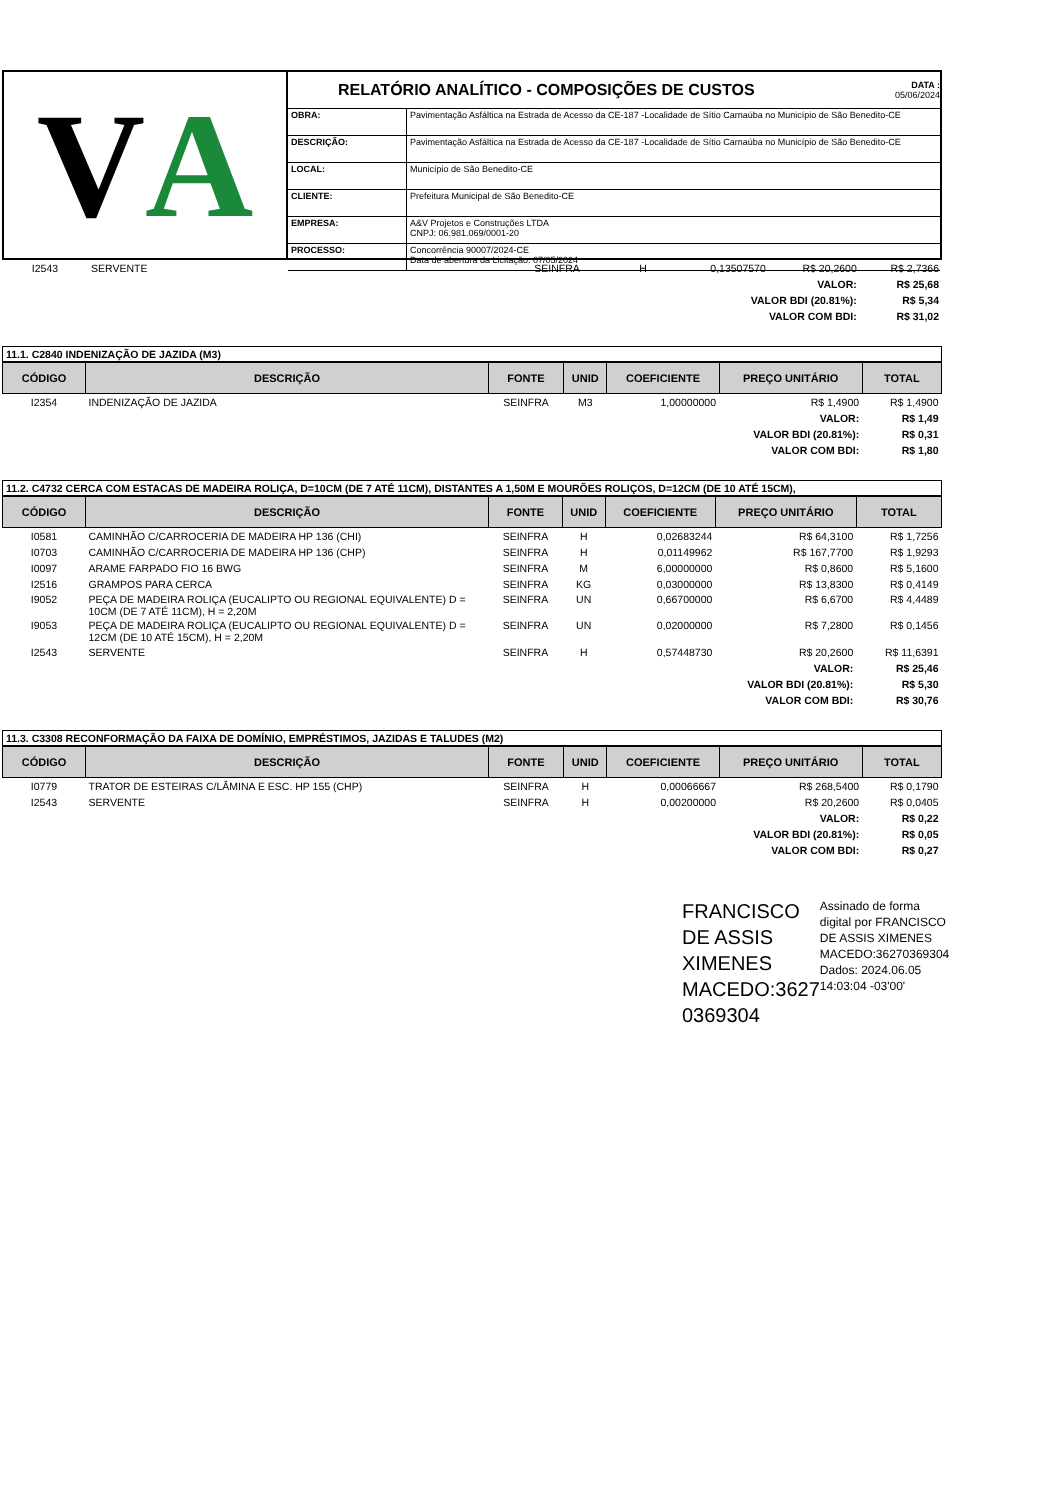V A
RELATÓRIO ANALÍTICO - COMPOSIÇÕES DE CUSTOS
DATA :
05/06/2024
| OBRA: | Pavimentação Asfáltica na Estrada de Acesso da CE-187 -Localidade de Sítio Carnaúba no Município de São Benedito-CE |
| DESCRIÇÃO: | Pavimentação Asfáltica na Estrada de Acesso da CE-187 -Localidade de Sítio Carnaúba no Município de São Benedito-CE |
| LOCAL: | Município de São Benedito-CE |
| CLIENTE: | Prefeitura Municipal de São Benedito-CE |
| EMPRESA: | A&V Projetos e Construções LTDA CNPJ: 06.981.069/0001-20 |
| PROCESSO: | Concorrência 90007/2024-CE Data de abertura da Licitação: 07/05/2024 |
| I2543 | SERVENTE | SEINFRA | H | 0,13507570 | R$ 20,2600 | R$ 2,7366 |
| VALOR: | | | | | | R$ 25,68 |
| VALOR BDI (20.81%): | | | | | | R$ 5,34 |
| VALOR COM BDI: | | | | | | R$ 31,02 |
11.1. C2840 INDENIZAÇÃO DE JAZIDA (M3)
| CÓDIGO | DESCRIÇÃO | FONTE | UNID | COEFICIENTE | PREÇO UNITÁRIO | TOTAL |
| --- | --- | --- | --- | --- | --- | --- |
| I2354 | INDENIZAÇÃO DE JAZIDA | SEINFRA | M3 | 1,00000000 | R$ 1,4900 | R$ 1,4900 |
| VALOR: | | | | | | R$ 1,49 |
| VALOR BDI (20.81%): | | | | | | R$ 0,31 |
| VALOR COM BDI: | | | | | | R$ 1,80 |
11.2. C4732 CERCA COM ESTACAS DE MADEIRA ROLIÇA, D=10CM (DE 7 ATÉ 11CM), DISTANTES A 1,50M E MOURÕES ROLIÇOS, D=12CM (DE 10 ATÉ 15CM),
| CÓDIGO | DESCRIÇÃO | FONTE | UNID | COEFICIENTE | PREÇO UNITÁRIO | TOTAL |
| --- | --- | --- | --- | --- | --- | --- |
| I0581 | CAMINHÃO C/CARROCERIA DE MADEIRA HP 136 (CHI) | SEINFRA | H | 0,02683244 | R$ 64,3100 | R$ 1,7256 |
| I0703 | CAMINHÃO C/CARROCERIA DE MADEIRA HP 136 (CHP) | SEINFRA | H | 0,01149962 | R$ 167,7700 | R$ 1,9293 |
| I0097 | ARAME FARPADO FIO 16 BWG | SEINFRA | M | 6,00000000 | R$ 0,8600 | R$ 5,1600 |
| I2516 | GRAMPOS PARA CERCA | SEINFRA | KG | 0,03000000 | R$ 13,8300 | R$ 0,4149 |
| I9052 | PEÇA DE MADEIRA ROLIÇA (EUCALIPTO OU REGIONAL EQUIVALENTE) D = 10CM (DE 7 ATÉ 11CM), H = 2,20M | SEINFRA | UN | 0,66700000 | R$ 6,6700 | R$ 4,4489 |
| I9053 | PEÇA DE MADEIRA ROLIÇA (EUCALIPTO OU REGIONAL EQUIVALENTE) D = 12CM (DE 10 ATÉ 15CM), H = 2,20M | SEINFRA | UN | 0,02000000 | R$ 7,2800 | R$ 0,1456 |
| I2543 | SERVENTE | SEINFRA | H | 0,57448730 | R$ 20,2600 | R$ 11,6391 |
| VALOR: | | | | | | R$ 25,46 |
| VALOR BDI (20.81%): | | | | | | R$ 5,30 |
| VALOR COM BDI: | | | | | | R$ 30,76 |
11.3. C3308 RECONFORMAÇÃO DA FAIXA DE DOMÍNIO, EMPRÉSTIMOS, JAZIDAS E TALUDES (M2)
| CÓDIGO | DESCRIÇÃO | FONTE | UNID | COEFICIENTE | PREÇO UNITÁRIO | TOTAL |
| --- | --- | --- | --- | --- | --- | --- |
| I0779 | TRATOR DE ESTEIRAS C/LÂMINA E ESC. HP 155 (CHP) | SEINFRA | H | 0,00066667 | R$ 268,5400 | R$ 0,1790 |
| I2543 | SERVENTE | SEINFRA | H | 0,00200000 | R$ 20,2600 | R$ 0,0405 |
| VALOR: | | | | | | R$ 0,22 |
| VALOR BDI (20.81%): | | | | | | R$ 0,05 |
| VALOR COM BDI: | | | | | | R$ 0,27 |
FRANCISCO DE ASSIS XIMENES MACEDO:3627 0369304
Assinado de forma digital por FRANCISCO DE ASSIS XIMENES MACEDO:36270369304
Dados: 2024.06.05 14:03:04 -03'00'